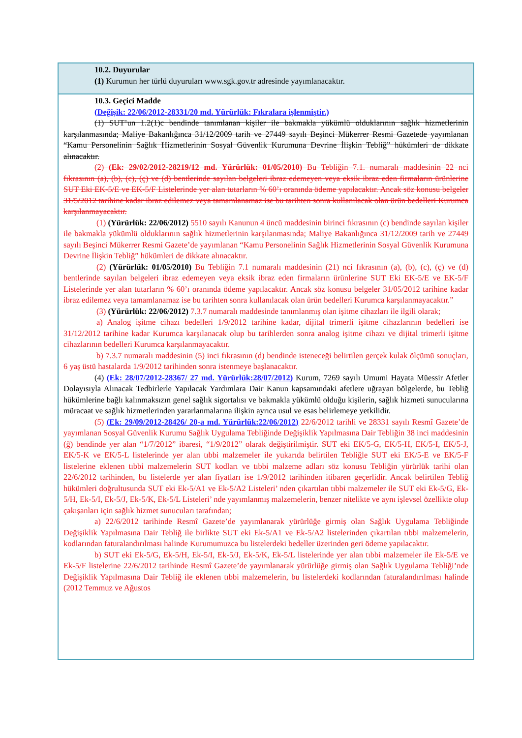10.2. Duyurular
(1) Kurumun her türlü duyuruları www.sgk.gov.tr adresinde yayımlanacaktır.
10.3. Geçici Madde
(Değişik: 22/06/2012-28331/20 md. Yürürlük: Fıkralara işlenmiştir.)
(1) SUT’un 1.2(1)c bendinde tanımlanan kişiler ile bakmakla yükümlü olduklarının sağlık hizmetlerinin karşılanmasında; Maliye Bakanlığınca 31/12/2009 tarih ve 27449 sayılı Beşinci Mükerrer Resmi Gazetede yayımlanan “Kamu Personelinin Sağlık Hizmetlerinin Sosyal Güvenlik Kurumuna Devrine İlişkin Tebliğ” hükümleri de dikkate alınacaktır.
(2) (Ek: 29/02/2012-28219/12 md. Yürürlük: 01/05/2010) Bu Tebliğin 7.1. numaralı maddesinin 22 nci fıkrasının (a), (b), (c), (ç) ve (d) bentlerinde sayılan belgeleri ibraz edemeyen veya eksik ibraz eden firmaların ürünlerine SUT Eki EK-5/E ve EK-5/F Listelerinde yer alan tutarların % 60’ı oranında ödeme yapılacaktır. Ancak söz konusu belgeler 31/5/2012 tarihine kadar ibraz edilemez veya tamamlanamaz ise bu tarihten sonra kullanılacak olan ürün bedelleri Kurumca karşılanmayacaktır.
(1) (Yürürlük: 22/06/2012) 5510 sayılı Kanunun 4 üncü maddesinin birinci fıkrasının (c) bendinde sayılan kişiler ile bakmakla yükümlü olduklarının sağlık hizmetlerinin karşılanmasında; Maliye Bakanlığınca 31/12/2009 tarih ve 27449 sayılı Beşinci Mükerrer Resmi Gazete’de yayımlanan “Kamu Personelinin Sağlık Hizmetlerinin Sosyal Güvenlik Kurumuna Devrine İlişkin Tebliğ” hükümleri de dikkate alınacaktır.
(2) (Yürürlük: 01/05/2010) Bu Tebliğin 7.1 numaralı maddesinin (21) nci fıkrasının (a), (b), (c), (ç) ve (d) bentlerinde sayılan belgeleri ibraz edemeyen veya eksik ibraz eden firmaların ürünlerine SUT Eki EK-5/E ve EK-5/F Listelerinde yer alan tutarların % 60’ı oranında ödeme yapılacaktır. Ancak söz konusu belgeler 31/05/2012 tarihine kadar ibraz edilemez veya tamamlanamaz ise bu tarihten sonra kullanılacak olan ürün bedelleri Kurumca karşılanmayacaktır.”
(3) (Yürürlük: 22/06/2012) 7.3.7 numaralı maddesinde tanımlanmış olan işitme cihazları ile ilgili olarak;
a) Analog işitme cihazı bedelleri 1/9/2012 tarihine kadar, dijital trimerli işitme cihazlarının bedelleri ise 31/12/2012 tarihine kadar Kurumca karşılanacak olup bu tarihlerden sonra analog işitme cihazı ve dijital trimerli işitme cihazlarının bedelleri Kurumca karşılanmayacaktır.
b) 7.3.7 numaralı maddesinin (5) inci fıkrasının (d) bendinde isteneceği belirtilen gerçek kulak ölçümü sonuçları, 6 yaş üstü hastalarda 1/9/2012 tarihinden sonra istenmeye başlanacaktır.
(4) (Ek: 28/07/2012-28367/ 27 md. Yürürlük:28/07/2012) Kurum, 7269 sayılı Umumi Hayata Müessir Afetler Dolayısıyla Alınacak Tedbirlerle Yapılacak Yardımlara Dair Kanun kapsamındaki afetlere uğrayan bölgelerde, bu Tebliğ hükümlerine bağlı kalınmaksızın genel sağlık sigortalısı ve bakmakla yükümlü olduğu kişilerin, sağlık hizmeti sunucularına müracaat ve sağlık hizmetlerinden yararlanmalarına ilişkin ayrıca usul ve esas belirlemeye yetkilidir.
(5) (Ek: 29/09/2012-28426/ 20-a md. Yürürlük:22/06/2012) 22/6/2012 tarihli ve 28331 sayılı Resmî Gazete’de yayımlanan Sosyal Güvenlik Kurumu Sağlık Uygulama Tebliğinde Değişiklik Yapılmasına Dair Tebliğin 38 inci maddesinin (ğ) bendinde yer alan “1/7/2012” ibaresi, “1/9/2012” olarak değiştirilmiştir. SUT eki EK/5-G, EK/5-H, EK/5-I, EK/5-J, EK/5-K ve EK/5-L listelerinde yer alan tıbbi malzemeler ile yukarıda belirtilen Tebliğle SUT eki EK/5-E ve EK/5-F listelerine eklenen tıbbi malzemelerin SUT kodları ve tıbbi malzeme adları söz konusu Tebliğin yürürlük tarihi olan 22/6/2012 tarihinden, bu listelerde yer alan fiyatları ise 1/9/2012 tarihinden itibaren geçerlidir. Ancak belirtilen Tebliğ hükümleri doğrultusunda SUT eki Ek-5/A1 ve Ek-5/A2 Listeleri’ nden çıkartılan tıbbi malzemeler ile SUT eki Ek-5/G, Ek-5/H, Ek-5/I, Ek-5/J, Ek-5/K, Ek-5/L Listeleri’ nde yayımlanmış malzemelerin, benzer nitelikte ve aynı işlevsel özellikte olup çakışanları için sağlık hizmet sunucuları tarafından;
a) 22/6/2012 tarihinde Resmî Gazete’de yayımlanarak yürürlüğe girmiş olan Sağlık Uygulama Tebliğinde Değişiklik Yapılmasına Dair Tebliğ ile birlikte SUT eki Ek-5/A1 ve Ek-5/A2 listelerinden çıkartılan tıbbi malzemelerin, kodlarından faturalandırılması halinde Kurumumuzca bu listelerdeki bedeller üzerinden geri ödeme yapılacaktır.
b) SUT eki Ek-5/G, Ek-5/H, Ek-5/I, Ek-5/J, Ek-5/K, Ek-5/L listelerinde yer alan tıbbi malzemeler ile Ek-5/E ve Ek-5/F listelerine 22/6/2012 tarihinde Resmî Gazete’de yayımlanarak yürürlüğe girmiş olan Sağlık Uygulama Tebliği’nde Değişiklik Yapılmasına Dair Tebliğ ile eklenen tıbbi malzemelerin, bu listelerdeki kodlarından faturalandırılması halinde (2012 Temmuz ve Ağustos